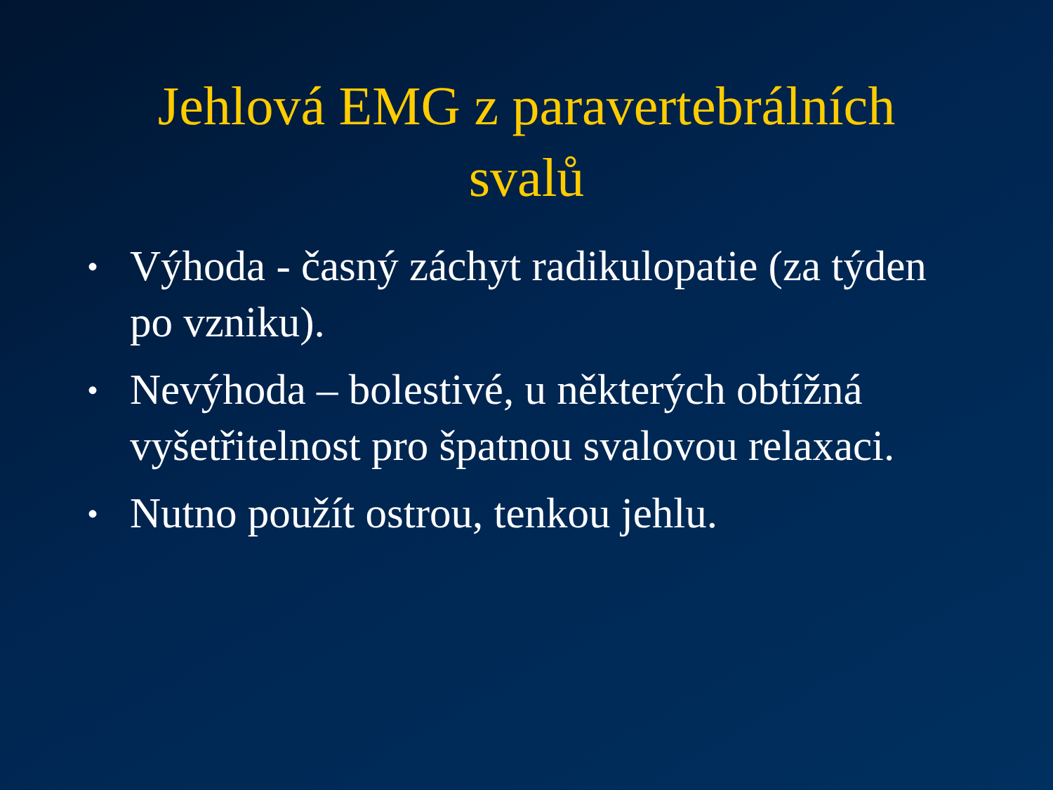Jehlová EMG z paravertebrálních svalů
• Výhoda - časný záchyt radikulopatie (za týden po vzniku).
• Nevýhoda – bolestivé, u některých obtížná vyšetřitelnost pro špatnou svalovou relaxaci.
• Nutno použít ostrou, tenkou jehlu.